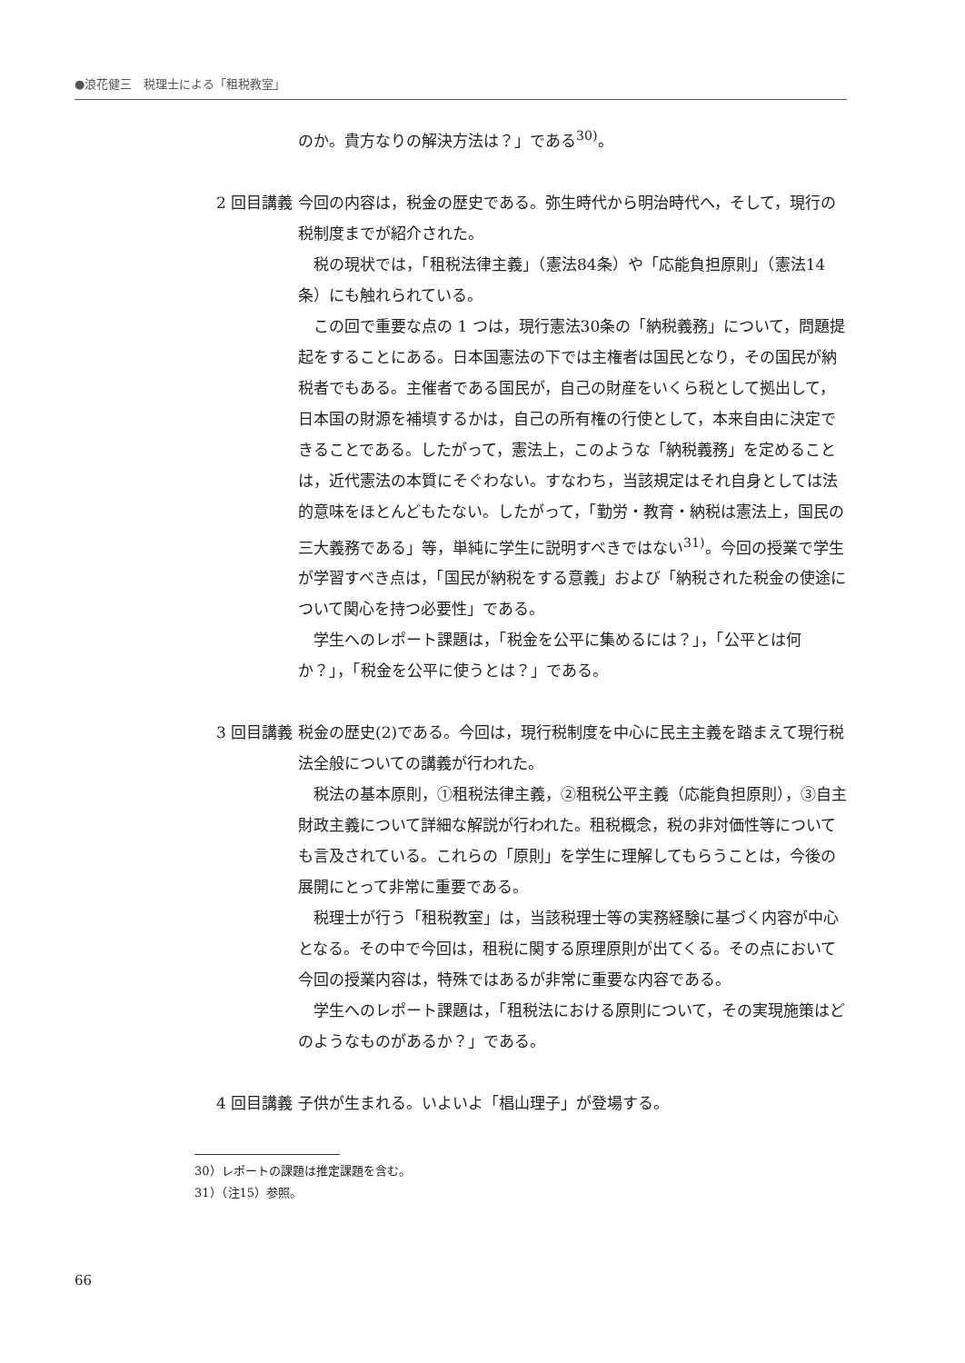●浪花健三　税理士による「租税教室」
のか。貴方なりの解決方法は？」である<sup>30)</sup>。
2 回目講義 今回の内容は，税金の歴史である。弥生時代から明治時代へ，そして，現行の税制度までが紹介された。
税の現状では，「租税法律主義」（憲法84条）や「応能負担原則」（憲法14条）にも触れられている。
この回で重要な点の 1 つは，現行憲法30条の「納税義務」について，問題提起をすることにある。日本国憲法の下では主権者は国民となり，その国民が納税者でもある。主催者である国民が，自己の財産をいくら税として拠出して，日本国の財源を補填するかは，自己の所有権の行使として，本来自由に決定できることである。したがって，憲法上，このような「納税義務」を定めることは，近代憲法の本質にそぐわない。すなわち，当該規定はそれ自身としては法的意味をほとんどもたない。したがって，「勤労・教育・納税は憲法上，国民の三大義務である」等，単純に学生に説明すべきではない<sup>31)</sup>。今回の授業で学生が学習すべき点は，「国民が納税をする意義」および「納税された税金の使途について関心を持つ必要性」である。
学生へのレポート課題は，「税金を公平に集めるには？」，「公平とは何か？」，「税金を公平に使うとは？」である。
3 回目講義 税金の歴史(2)である。今回は，現行税制度を中心に民主主義を踏まえて現行税法全般についての講義が行われた。
税法の基本原則，①租税法律主義，②租税公平主義（応能負担原則），③自主財政主義について詳細な解説が行われた。租税概念，税の非対価性等についても言及されている。これらの「原則」を学生に理解してもらうことは，今後の展開にとって非常に重要である。
税理士が行う「租税教室」は，当該税理士等の実務経験に基づく内容が中心となる。その中で今回は，租税に関する原理原則が出てくる。その点において今回の授業内容は，特殊ではあるが非常に重要な内容である。
学生へのレポート課題は，「租税法における原則について，その実現施策はどのようなものがあるか？」である。
4 回目講義 子供が生まれる。いよいよ「椙山理子」が登場する。
30）レポートの課題は推定課題を含む。
31）（注15）参照。
66